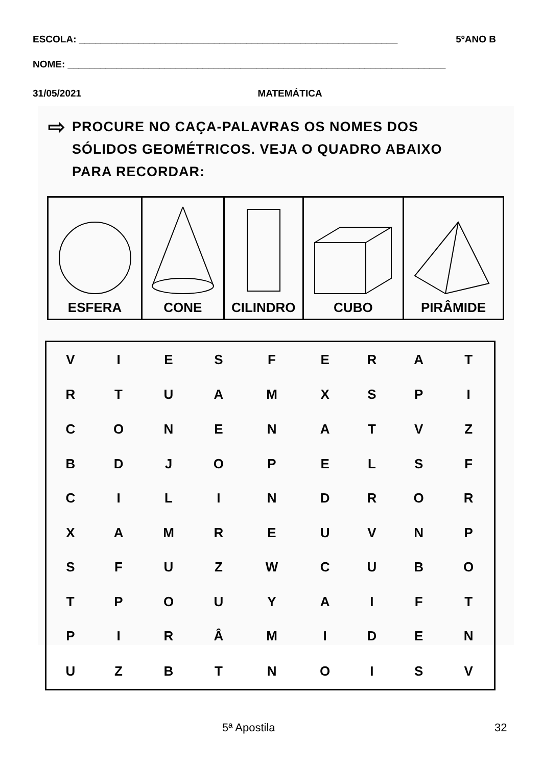ESCOLA: ___________________________________________________________ 5ºANO B
NOME: ______________________________________________________________________
31/05/2021 MATEMÁTICA
⇨
PROCURE NO CAÇA-PALAVRAS OS NOMES DOS
SÓLIDOS GEOMÉTRICOS. VEJA O QUADRO ABAIXO
PARA RECORDAR:
| ESFERA | CONE | CILINDRO | CUBO | PIRÂMIDE |
| V | I | E | S | F | E | R | A | T |
| R | T | U | A | M | X | S | P | I |
| C | O | N | E | N | A | T | V | Z |
| B | D | J | O | P | E | L | S | F |
| C | I | L | I | N | D | R | O | R |
| X | A | M | R | E | U | V | N | P |
| S | F | U | Z | W | C | U | B | O |
| T | P | O | U | Y | A | I | F | T |
| P | I | R | Â | M | I | D | E | N |
| U | Z | B | T | N | O | I | S | V |
5ª Apostila 32